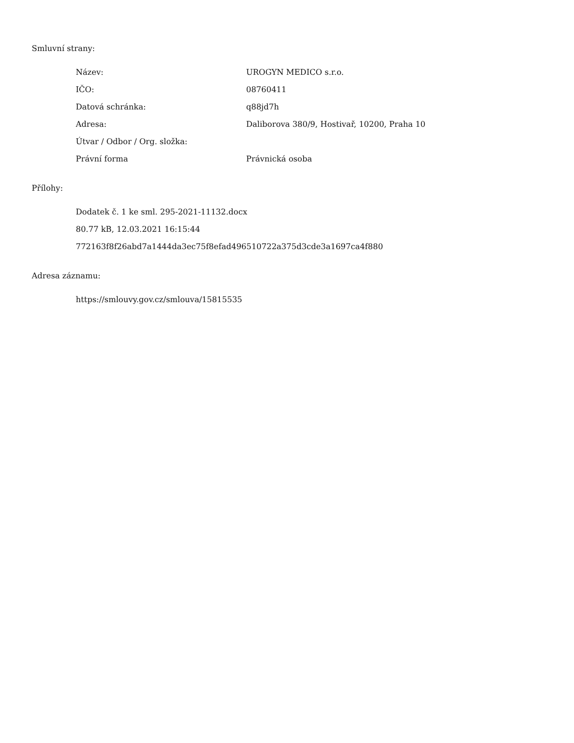Smluvní strany:
| Název: | UROGYN MEDICO s.r.o. |
| IČO: | 08760411 |
| Datová schránka: | q88jd7h |
| Adresa: | Daliborova 380/9, Hostivař, 10200, Praha 10 |
| Útvar / Odbor / Org. složka: | |
| Právní forma | Právnická osoba |
Přílohy:
Dodatek č. 1 ke sml. 295-2021-11132.docx
80.77 kB, 12.03.2021 16:15:44
772163f8f26abd7a1444da3ec75f8efad496510722a375d3cde3a1697ca4f880
Adresa záznamu:
https://smlouvy.gov.cz/smlouva/15815535